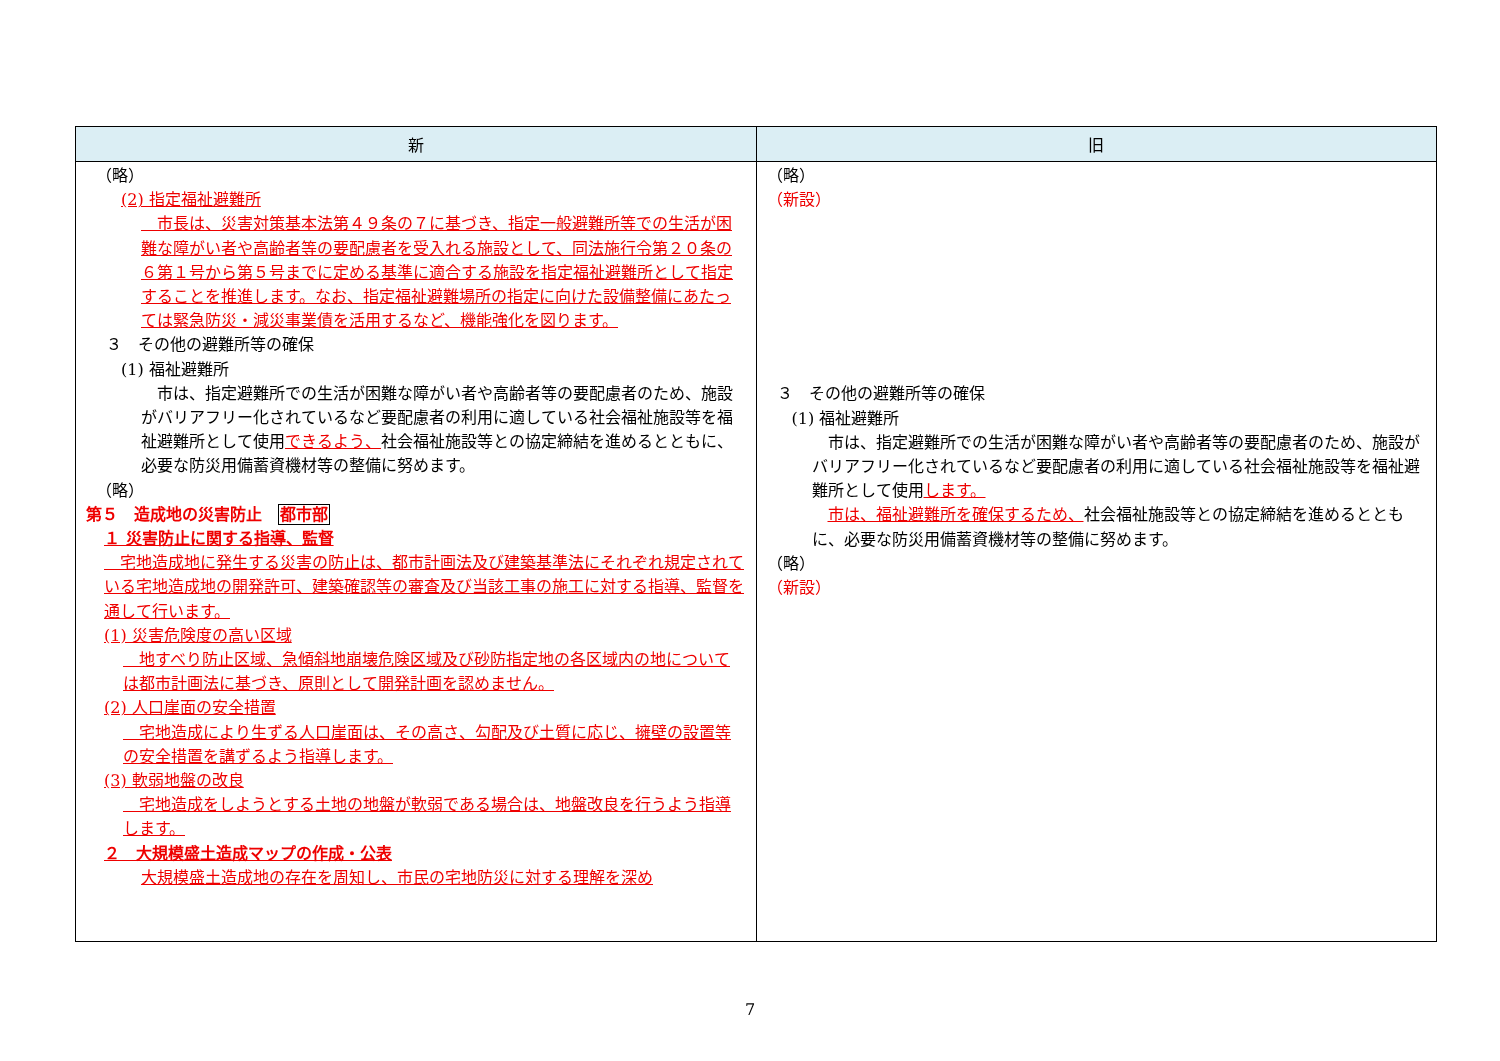| 新 | 旧 |
| --- | --- |
| （略） (2) 指定福祉避難所 市長は、災害対策基本法第４９条の７に基づき、指定一般避難所等での生活が困難な障がい者や高齢者等の要配慮者を受入れる施設として、同法施行令第２０条の６第１号から第５号までに定める基準に適合する施設を指定福祉避難所として指定することを推進します。なお、指定福祉避難場所の指定に向けた設備整備にあたっては緊急防災・減災事業債を活用するなど、機能強化を図ります。 ３ その他の避難所等の確保 (1) 福祉避難所 市は、指定避難所での生活が困難な障がい者や高齢者等の要配慮者のため、施設がバリアフリー化されているなど要配慮者の利用に適している社会福祉施設等を福祉避難所として使用 できるよう、 社会福祉施設等との協定締結を進めるとともに、必要な防災用備蓄資機材等の整備に努めます。 （略） 第５ 造成地の災害防止 都市部 １ 災害防止に関する指導、監督 宅地造成地に発生する災害の防止は、都市計画法及び建築基準法にそれぞれ規定されている宅地造成地の開発許可、建築確認等の審査及び当該工事の施工に対する指導、監督を通して行います。 (1) 災害危険度の高い区域 地すべり防止区域、急傾斜地崩壊危険区域及び砂防指定地の各区域内の地については都市計画法に基づき、原則として開発計画を認めません。 (2) 人口崖面の安全措置 宅地造成により生ずる人口崖面は、その高さ、勾配及び土質に応じ、擁壁の設置等の安全措置を講ずるよう指導します。 (3) 軟弱地盤の改良 宅地造成をしようとする土地の地盤が軟弱である場合は、地盤改良を行うよう指導します。 ２ 大規模盛土造成マップの作成・公表 大規模盛土造成地の存在を周知し、市民の宅地防災に対する理解を深め | （略） （新設） ３ その他の避難所等の確保 (1) 福祉避難所 市は、指定避難所での生活が困難な障がい者や高齢者等の要配慮者のため、施設がバリアフリー化されているなど要配慮者の利用に適している社会福祉施設等を福祉避難所として使用 します。 市は、福祉避難所を確保するため、 社会福祉施設等との協定締結を進めるとともに、必要な防災用備蓄資機材等の整備に努めます。 （略） （新設） |
7